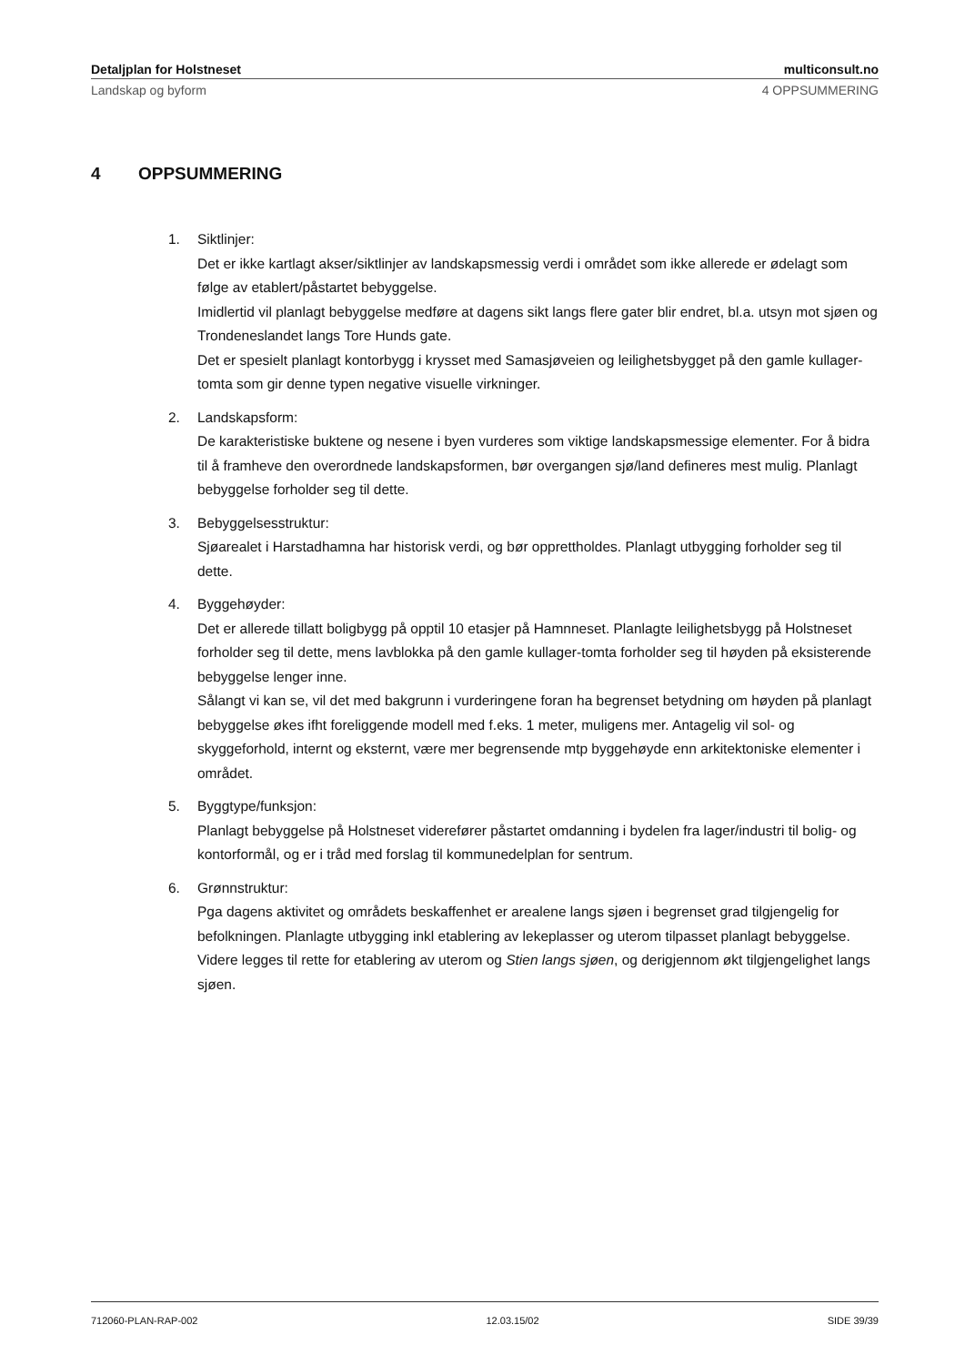Detaljplan for Holstneset multiconsult.no
Landskap og byform 4 OPPSUMMERING
4 OPPSUMMERING
1. Siktlinjer:
Det er ikke kartlagt akser/siktlinjer av landskapsmessig verdi i området som ikke allerede er ødelagt som følge av etablert/påstartet bebyggelse.
Imidlertid vil planlagt bebyggelse medføre at dagens sikt langs flere gater blir endret, bl.a. utsyn mot sjøen og Trondeneslandet langs Tore Hunds gate.
Det er spesielt planlagt kontorbygg i krysset med Samasjøveien og leilighetsbygget på den gamle kullager-tomta som gir denne typen negative visuelle virkninger.
2. Landskapsform:
De karakteristiske buktene og nesene i byen vurderes som viktige landskapsmessige elementer. For å bidra til å framheve den overordnede landskapsformen, bør overgangen sjø/land defineres mest mulig. Planlagt bebyggelse forholder seg til dette.
3. Bebyggelsesstruktur:
Sjøarealet i Harstadhamna har historisk verdi, og bør opprettholdes. Planlagt utbygging forholder seg til dette.
4. Byggehøyder:
Det er allerede tillatt boligbygg på opptil 10 etasjer på Hamnneset. Planlagte leilighetsbygg på Holstneset forholder seg til dette, mens lavblokka på den gamle kullager-tomta forholder seg til høyden på eksisterende bebyggelse lenger inne.
Sålangt vi kan se, vil det med bakgrunn i vurderingene foran ha begrenset betydning om høyden på planlagt bebyggelse økes ifht foreliggende modell med f.eks. 1 meter, muligens mer. Antagelig vil sol- og skyggeforhold, internt og eksternt, være mer begrensende mtp byggehøyde enn arkitektoniske elementer i området.
5. Byggtype/funksjon:
Planlagt bebyggelse på Holstneset viderefører påstartet omdanning i bydelen fra lager/industri til bolig- og kontorformål, og er i tråd med forslag til kommunedelplan for sentrum.
6. Grønnstruktur:
Pga dagens aktivitet og områdets beskaffenhet er arealene langs sjøen i begrenset grad tilgjengelig for befolkningen. Planlagte utbygging inkl etablering av lekeplasser og uterom tilpasset planlagt bebyggelse. Videre legges til rette for etablering av uterom og Stien langs sjøen, og derigjennom økt tilgjengelighet langs sjøen.
712060-PLAN-RAP-002 12.03.15/02 SIDE 39/39